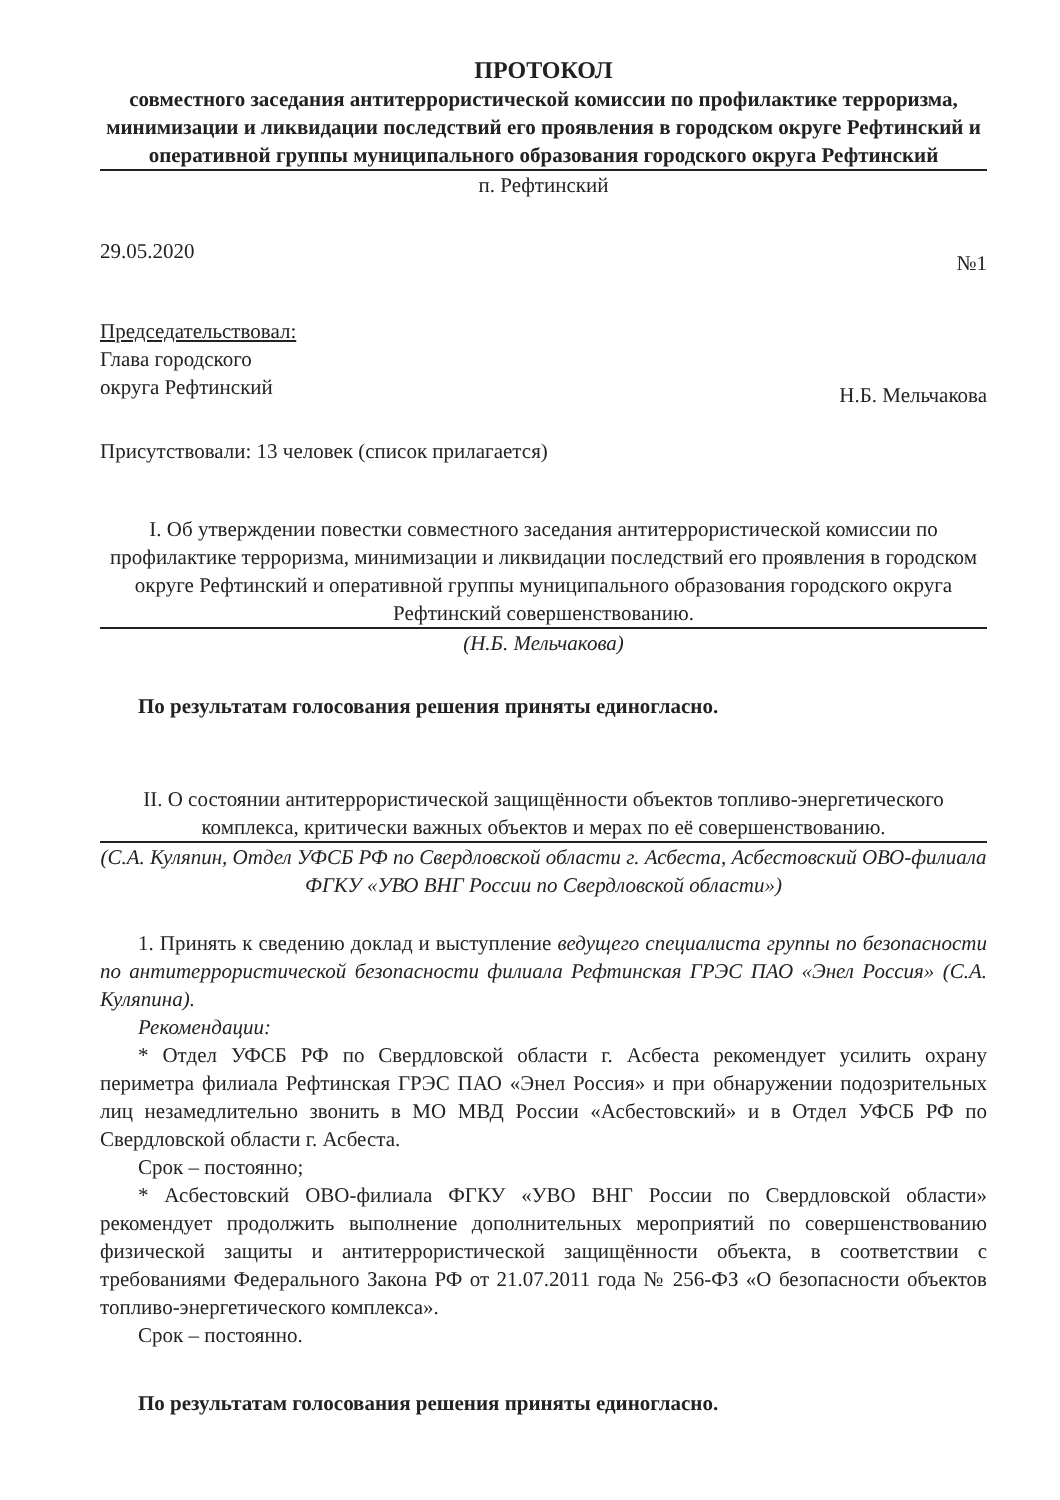ПРОТОКОЛ
совместного заседания антитеррористической комиссии по профилактике терроризма, минимизации и ликвидации последствий его проявления в городском округе Рефтинский и оперативной группы муниципального образования городского округа Рефтинский
п. Рефтинский
29.05.2020 №1
Председательствовал:
Глава городского
округа Рефтинский Н.Б. Мельчакова
Присутствовали: 13 человек (список прилагается)
I. Об утверждении повестки совместного заседания антитеррористической комиссии по профилактике терроризма, минимизации и ликвидации последствий его проявления в городском округе Рефтинский и оперативной группы муниципального образования городского округа Рефтинский совершенствованию.
(Н.Б. Мельчакова)
По результатам голосования решения приняты единогласно.
II. О состоянии антитеррористической защищённости объектов топливо-энергетического комплекса, критически важных объектов и мерах по её совершенствованию.
(С.А. Куляпин, Отдел УФСБ РФ по Свердловской области г. Асбеста, Асбестовский ОВО-филиала ФГКУ «УВО ВНГ России по Свердловской области»)
1. Принять к сведению доклад и выступление ведущего специалиста группы по безопасности по антитеррористической безопасности филиала Рефтинская ГРЭС ПАО «Энел Россия» (С.А. Куляпина).
Рекомендации:
* Отдел УФСБ РФ по Свердловской области г. Асбеста рекомендует усилить охрану периметра филиала Рефтинская ГРЭС ПАО «Энел Россия» и при обнаружении подозрительных лиц незамедлительно звонить в МО МВД России «Асбестовский» и в Отдел УФСБ РФ по Свердловской области г. Асбеста.
Срок – постоянно;
* Асбестовский ОВО-филиала ФГКУ «УВО ВНГ России по Свердловской области» рекомендует продолжить выполнение дополнительных мероприятий по совершенствованию физической защиты и антитеррористической защищённости объекта, в соответствии с требованиями Федерального Закона РФ от 21.07.2011 года № 256-ФЗ «О безопасности объектов топливо-энергетического комплекса».
Срок – постоянно.
По результатам голосования решения приняты единогласно.